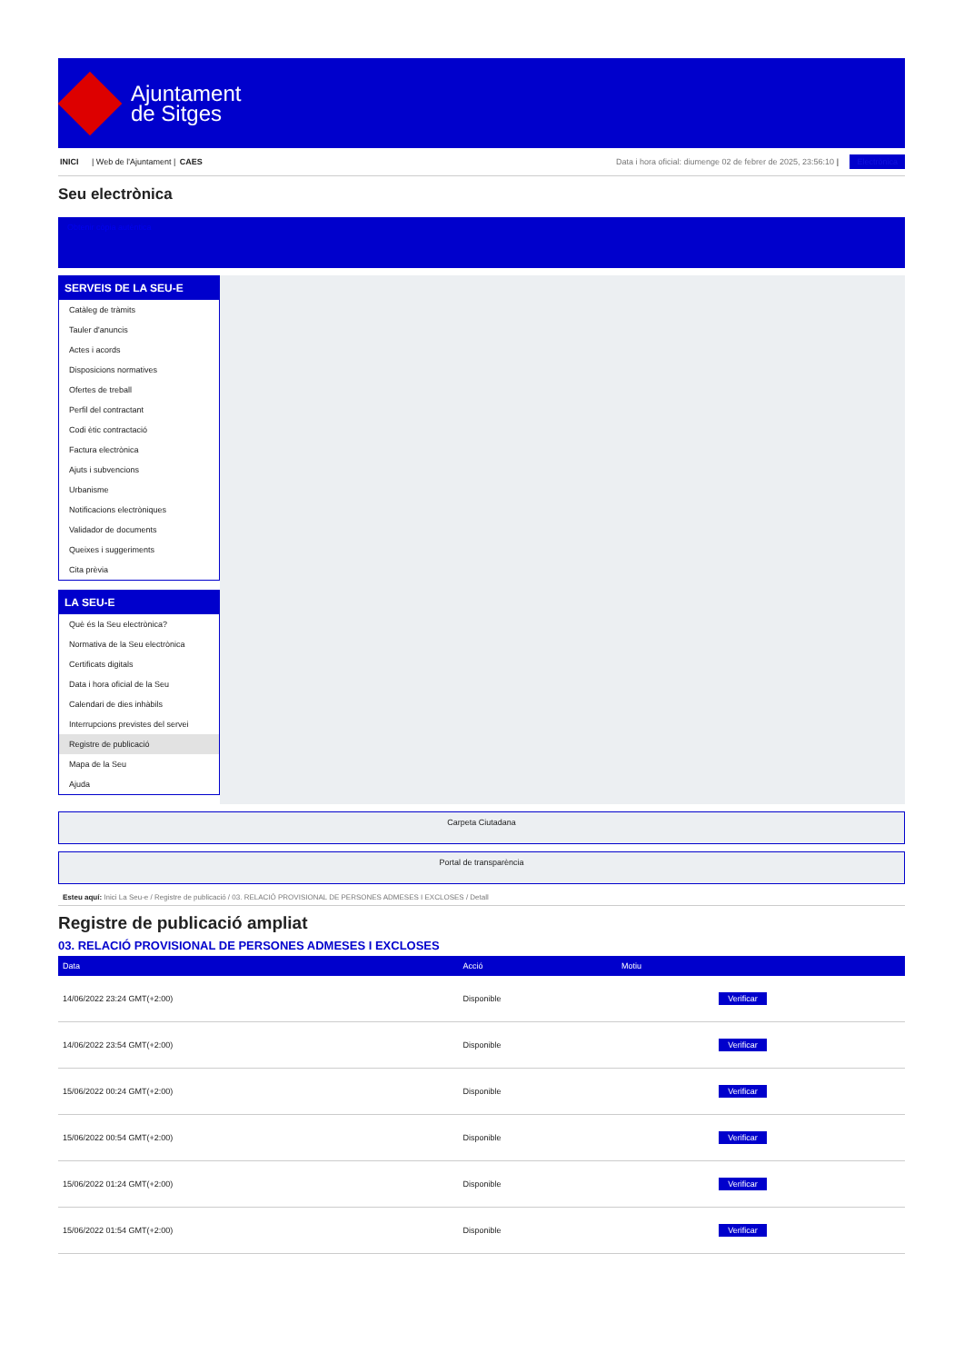Ajuntament
de Sitges
INICI | Web de l'Ajuntament | CAES
Data i hora oficial: diumenge 02 de febrer de 2025, 23:56:10 | Electrònica
Seu electrònica
Obtenir còpia autèntica
SERVEIS DE LA SEU-E
Catàleg de tràmits
Tauler d'anuncis
Actes i acords
Disposicions normatives
Ofertes de treball
Perfil del contractant
Codi ètic contractació
Factura electrònica
Ajuts i subvencions
Urbanisme
Notificacions electròniques
Validador de documents
Queixes i suggeriments
Cita prèvia
LA SEU-E
Què és la Seu electrònica?
Normativa de la Seu electrònica
Certificats digitals
Data i hora oficial de la Seu
Calendari de dies inhàbils
Interrupcions previstes del servei
Registre de publicació
Mapa de la Seu
Ajuda
Carpeta Ciutadana
Portal de transparència
Esteu aquí: Inici La Seu-e / Registre de publicació / 03. RELACIÓ PROVISIONAL DE PERSONES ADMESES I EXCLOSES / Detall
Registre de publicació ampliat
03. RELACIÓ PROVISIONAL DE PERSONES ADMESES I EXCLOSES
| Data | Acció | Motiu | |
| --- | --- | --- | --- |
| 14/06/2022 23:24 GMT(+2:00) | Disponible | | Verificar |
| 14/06/2022 23:54 GMT(+2:00) | Disponible | | Verificar |
| 15/06/2022 00:24 GMT(+2:00) | Disponible | | Verificar |
| 15/06/2022 00:54 GMT(+2:00) | Disponible | | Verificar |
| 15/06/2022 01:24 GMT(+2:00) | Disponible | | Verificar |
| 15/06/2022 01:54 GMT(+2:00) | Disponible | | Verificar |